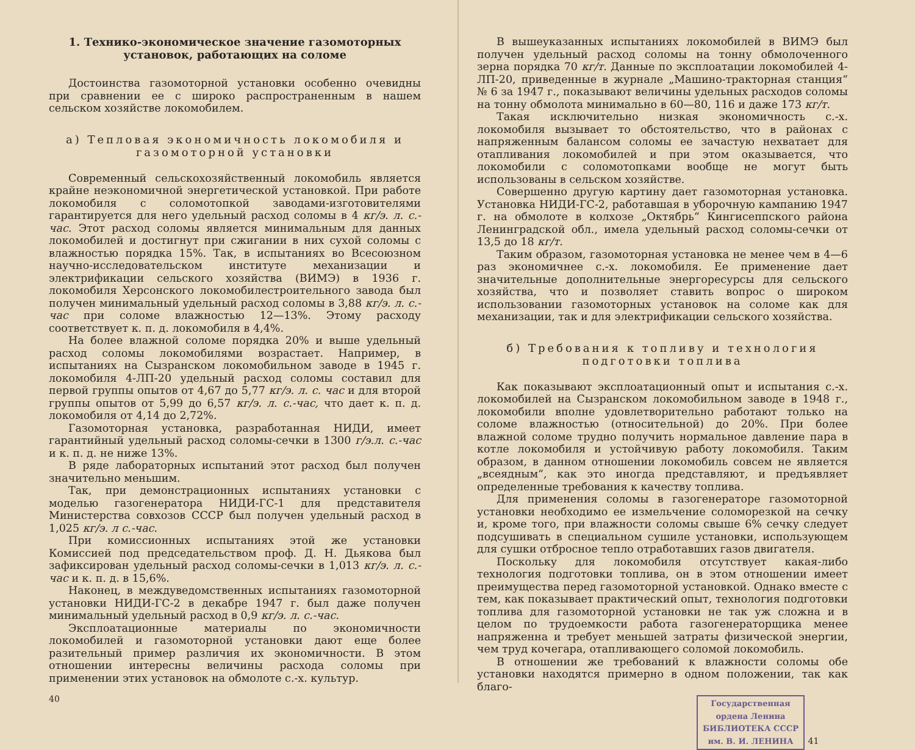1. Технико-экономическое значение газомоторных установок, работающих на соломе
Достоинства газомоторной установки особенно очевидны при сравнении ее с широко распространенным в нашем сельском хозяйстве локомобилем.
а) Тепловая экономичность локомобиля и газомоторной установки
Современный сельскохозяйственный локомобиль является крайне неэкономичной энергетической установкой. При работе локомобиля с соломотопкой заводами-изготовителями гарантируется для него удельный расход соломы в 4 кг/э. л. с.-час. Этот расход соломы является минимальным для данных локомобилей и достигнут при сжигании в них сухой соломы с влажностью порядка 15%. Так, в испытаниях во Всесоюзном научно-исследовательском институте механизации и электрификации сельского хозяйства (ВИМЭ) в 1936 г. локомобиля Херсонского локомобилестроительного завода был получен минимальный удельный расход соломы в 3,88 кг/э. л. с.-час при соломе влажностью 12—13%. Этому расходу соответствует к. п. д. локомобиля в 4,4%.
На более влажной соломе порядка 20% и выше удельный расход соломы локомобилями возрастает. Например, в испытаниях на Сызранском локомобильном заводе в 1945 г. локомобиля 4-ЛП-20 удельный расход соломы составил для первой группы опытов от 4,67 до 5,77 кг/э. л. с. час и для второй группы опытов от 5,99 до 6,57 кг/э. л. с.-час, что дает к. п. д. локомобиля от 4,14 до 2,72%.
Газомоторная установка, разработанная НИДИ, имеет гарантийный удельный расход соломы-сечки в 1300 г/э.л. с.-час и к. п. д. не ниже 13%.
В ряде лабораторных испытаний этот расход был получен значительно меньшим.
Так, при демонстрационных испытаниях установки с моделью газогенератора НИДИ-ГС-1 для представителя Министерства совхозов СССР был получен удельный расход в 1,025 кг/э. л с.-час.
При комиссионных испытаниях этой же установки Комиссией под председательством проф. Д. Н. Дьякова был зафиксирован удельный расход соломы-сечки в 1,013 кг/э. л. с.-час и к. п. д. в 15,6%.
Наконец, в междуведомственных испытаниях газомоторной установки НИДИ-ГС-2 в декабре 1947 г. был даже получен минимальный удельный расход в 0,9 кг/э. л. с.-час.
Эксплоатационные материалы по экономичности локомобилей и газомоторной установки дают еще более разительный пример различия их экономичности. В этом отношении интересны величины расхода соломы при применении этих установок на обмолоте с.-х. культур.
40
В вышеуказанных испытаниях локомобилей в ВИМЭ был получен удельный расход соломы на тонну обмолоченного зерна порядка 70 кг/т. Данные по эксплоатации локомобилей 4-ЛП-20, приведенные в журнале „Машино-тракторная станция“ № 6 за 1947 г., показывают величины удельных расходов соломы на тонну обмолота минимально в 60—80, 116 и даже 173 кг/т.
Такая исключительно низкая экономичность с.-х. локомобиля вызывает то обстоятельство, что в районах с напряженным балансом соломы ее зачастую нехватает для отапливания локомобилей и при этом оказывается, что локомобили с соломотопками вообще не могут быть использованы в сельском хозяйстве.
Совершенно другую картину дает газомоторная установка. Установка НИДИ-ГС-2, работавшая в уборочную кампанию 1947 г. на обмолоте в колхозе „Октябрь“ Кингисеппского района Ленинградской обл., имела удельный расход соломы-сечки от 13,5 до 18 кг/т.
Таким образом, газомоторная установка не менее чем в 4—6 раз экономичнее с.-х. локомобиля. Ее применение дает значительные дополнительные энергоресурсы для сельского хозяйства, что и позволяет ставить вопрос о широком использовании газомоторных установок на соломе как для механизации, так и для электрификации сельского хозяйства.
б) Требования к топливу и технология подготовки топлива
Как показывают эксплоатационный опыт и испытания с.-х. локомобилей на Сызранском локомобильном заводе в 1948 г., локомобили вполне удовлетворительно работают только на соломе влажностью (относительной) до 20%. При более влажной соломе трудно получить нормальное давление пара в котле локомобиля и устойчивую работу локомобиля. Таким образом, в данном отношении локомобиль совсем не является „всеядным“, как это иногда представляют, и предъявляет определенные требования к качеству топлива.
Для применения соломы в газогенераторе газомоторной установки необходимо ее измельчение соломорезкой на сечку и, кроме того, при влажности соломы свыше 6% сечку следует подсушивать в специальном сушиле установки, использующем для сушки отбросное тепло отработавших газов двигателя.
Поскольку для локомобиля отсутствует какая-либо технология подготовки топлива, он в этом отношении имеет преимущества перед газомоторной установкой. Однако вместе с тем, как показывает практический опыт, технология подготовки топлива для газомоторной установки не так уж сложна и в целом по трудоемкости работа газогенераторщика менее напряженна и требует меньшей затраты физической энергии, чем труд кочегара, отапливающего соломой локомобиль.
В отношении же требований к влажности соломы обе установки находятся примерно в одном положении, так как благо-
Государственная
ордена Ленина
БИБЛИОТЕКА СССР
им. В. И. ЛЕНИНА
41